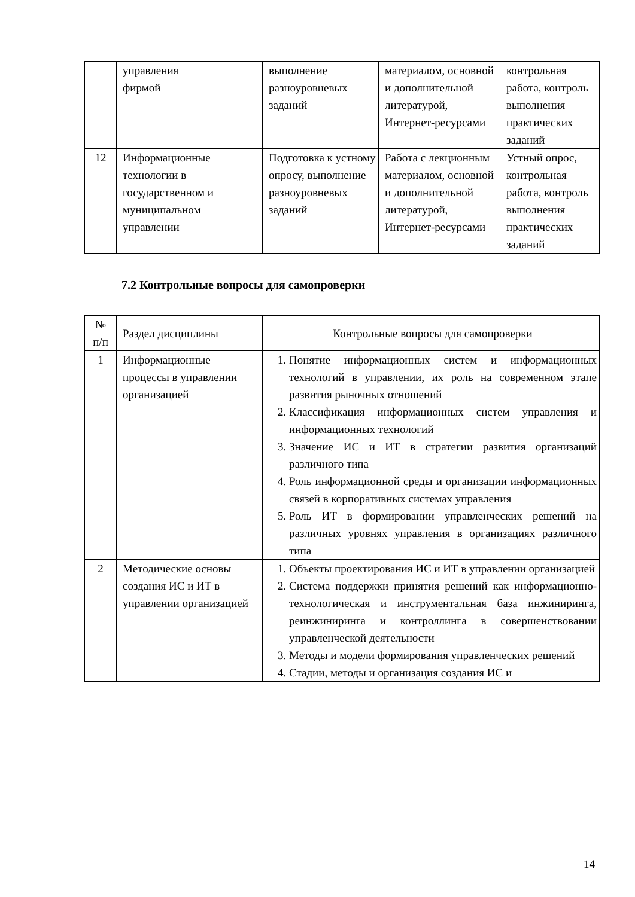| | управления фирмой | выполнение разноуровневых заданий | материалом, основной и дополнительной литературой, Интернет-ресурсами | контрольная работа, контроль выполнения практических заданий |
| 12 | Информационные технологии в государственном и муниципальном управлении | Подготовка к устному опросу, выполнение разноуровневых заданий | Работа с лекционным материалом, основной и дополнительной литературой, Интернет-ресурсами | Устный опрос, контрольная работа, контроль выполнения практических заданий |
7.2 Контрольные вопросы для самопроверки
| № п/п | Раздел дисциплины | Контрольные вопросы для самопроверки |
| --- | --- | --- |
| 1 | Информационные процессы в управлении организацией | 1. Понятие информационных систем и информационных технологий в управлении, их роль на современном этапе развития рыночных отношений 2. Классификация информационных систем управления и информационных технологий 3. Значение ИС и ИТ в стратегии развития организаций различного типа 4. Роль информационной среды и организации информационных связей в корпоративных системах управления 5. Роль ИТ в формировании управленческих решений на различных уровнях управления в организациях различного типа |
| 2 | Методические основы создания ИС и ИТ в управлении организацией | 1. Объекты проектирования ИС и ИТ в управлении организацией 2. Система поддержки принятия решений как информационно-технологическая и инструментальная база инжиниринга, реинжиниринга и контроллинга в совершенствовании управленческой деятельности 3. Методы и модели формирования управленческих решений 4. Стадии, методы и организация создания ИС и |
14